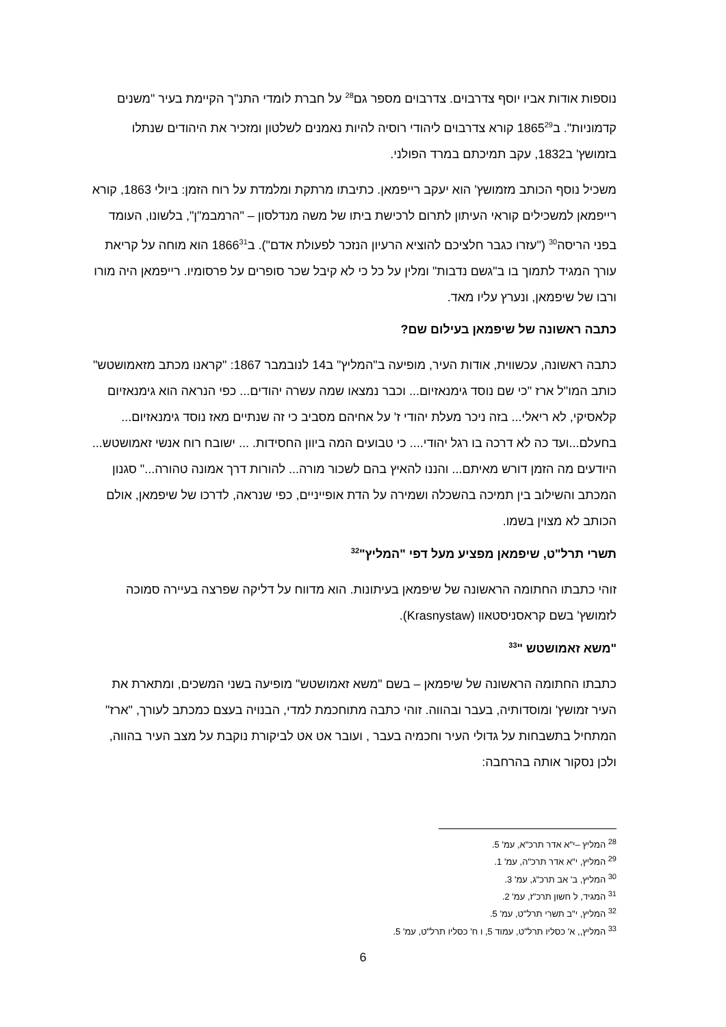נוספות אודות אביו יוסף צדרבוים. צדרבוים מספר גם<sup>28</sup> על חברת לומדי התנ"ך הקיימת בעיר "משנים קדמוניות". ב1865<sup>29</sup> קורא צדרבוים ליהודי רוסיה להיות נאמנים לשלטון ומזכיר את היהודים שנתלו בזמושץ' ב1832, עקב תמיכתם במרד הפולני.
משכיל נוסף הכותב מזמושץ' הוא יעקב רייפמאן. כתיבתו מרתקת ומלמדת על רוח הזמן: ביולי 1863, קורא רייפמאן למשכילים קוראי העיתון לתרום לרכישת ביתו של משה מנדלסון – "הרמבמ"ן", בלשונו, העומד בפני הריסה<sup>30</sup> ("עזרו כגבר חלציכם להוציא הרעיון הנזכר לפעולת אדם"). ב1866<sup>31</sup> הוא מוחה על קריאת עורך המגיד לתמוך בו ב"גשם נדבות" ומלין על כל כי לא קיבל שכר סופרים על פרסומיו. רייפמאן היה מורו ורבו של שיפמאן, ונערץ עליו מאד.
כתבה ראשונה של שיפמאן בעילום שם?
כתבה ראשונה, עכשווית, אודות העיר, מופיעה ב"המליץ" ב14 לנובמבר 1867: "קראנו מכתב מזאמושטש" כותב המו"ל ארז "כי שם נוסד גימנאזיום... וכבר נמצאו שמה עשרה יהודים... כפי הנראה הוא גימנאזיום קלאסיקי, לא ריאלי... בזה ניכר מעלת יהודי ז' על אחיהם מסביב כי זה שנתיים מאז נוסד גימנאזיום... בחעלם...ועד כה לא דרכה בו רגל יהודי.... כי טבועים המה ביוון החסידות. ... ישובח רוח אנשי זאמושטש... היודעים מה הזמן דורש מאיתם... והננו להאיץ בהם לשכור מורה... להורות דרך אמונה טהורה..." סגנון המכתב והשילוב בין תמיכה בהשכלה ושמירה על הדת אופייניים, כפי שנראה, לדרכו של שיפמאן, אולם הכותב לא מצוין בשמו.
תשרי תרל"ט, שיפמאן מפציע מעל דפי "המליץ"<sup>32</sup>
זוהי כתבתו החתומה הראשונה של שיפמאן בעיתונות. הוא מדווח על דליקה שפרצה בעיירה סמוכה לזמושץ' בשם קראסניסטאוו (Krasnystaw).
"משא זאמושטש "<sup>33</sup>
כתבתו החתומה הראשונה של שיפמאן – בשם "משא זאמושטש" מופיעה בשני המשכים, ומתארת את העיר זמושץ' ומוסדותיה, בעבר ובהווה. זוהי כתבה מתוחכמת למדי, הבנויה בעצם כמכתב לעורך, "ארז" המתחיל בתשבחות על גדולי העיר וחכמיה בעבר , ועובר אט אט לביקורת נוקבת על מצב העיר בהווה, ולכן נסקור אותה בהרחבה:
<sup>28</sup> המליץ –י"א אדר תרכ"א, עמ' 5.
<sup>29</sup> המליץ, י"א אדר תרכ"ה, עמ' 1.
<sup>30</sup> המליץ, ב' אב תרכ"ג, עמ' 3.
<sup>31</sup> המגיד, ל חשון תרכ"ז, עמ' 2.
<sup>32</sup> המליץ, י"ב תשרי תרל"ט, עמ' 5.
<sup>33</sup> המליץ,, א' כסליו תרל"ט, עמוד 5, ו ח' כסליו תרל"ט, עמ' 5.
6